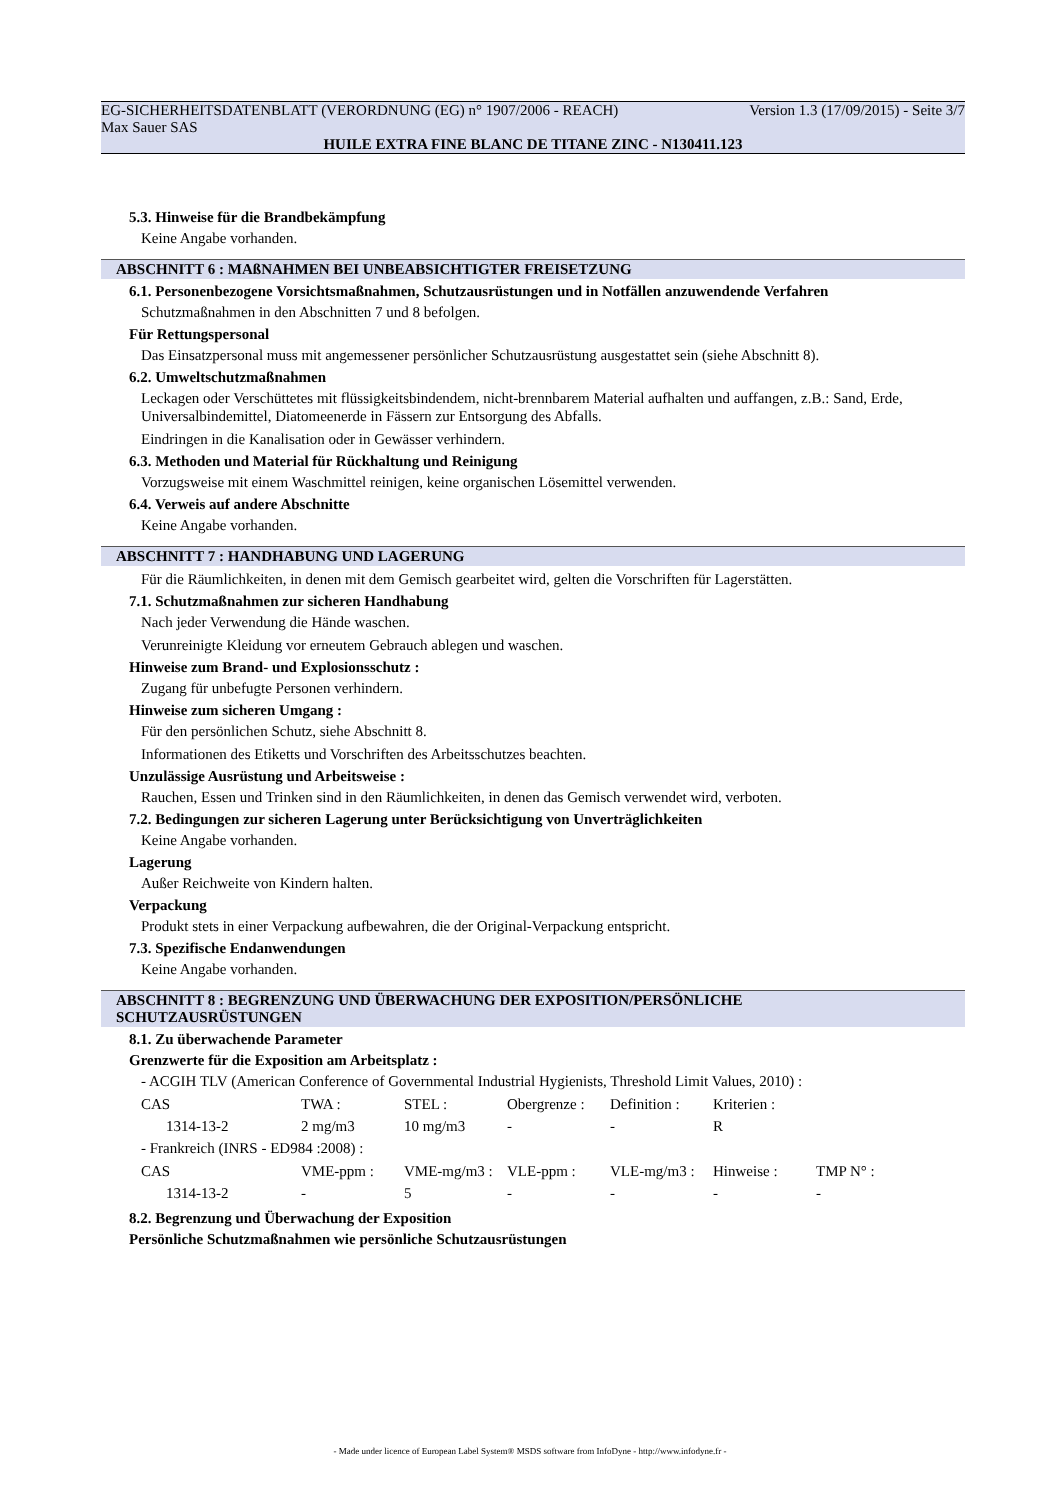EG-SICHERHEITSDATENBLATT (VERORDNUNG (EG) n° 1907/2006 - REACH) Version 1.3 (17/09/2015) - Seite 3/7
Max Sauer SAS
HUILE EXTRA FINE BLANC DE TITANE ZINC - N130411.123
5.3. Hinweise für die Brandbekämpfung
Keine Angabe vorhanden.
ABSCHNITT 6 : MAßNAHMEN BEI UNBEABSICHTIGTER FREISETZUNG
6.1. Personenbezogene Vorsichtsmaßnahmen, Schutzausrüstungen und in Notfällen anzuwendende Verfahren
Schutzmaßnahmen in den Abschnitten 7 und 8 befolgen.
Für Rettungspersonal
Das Einsatzpersonal muss mit angemessener persönlicher Schutzausrüstung ausgestattet sein (siehe Abschnitt 8).
6.2. Umweltschutzmaßnahmen
Leckagen oder Verschüttetes mit flüssigkeitsbindendem, nicht-brennbarem Material aufhalten und auffangen, z.B.: Sand, Erde, Universalbindemittel, Diatomeenerde in Fässern zur Entsorgung des Abfalls.
Eindringen in die Kanalisation oder in Gewässer verhindern.
6.3. Methoden und Material für Rückhaltung und Reinigung
Vorzugsweise mit einem Waschmittel reinigen, keine organischen Lösemittel verwenden.
6.4. Verweis auf andere Abschnitte
Keine Angabe vorhanden.
ABSCHNITT 7 : HANDHABUNG UND LAGERUNG
Für die Räumlichkeiten, in denen mit dem Gemisch gearbeitet wird, gelten die Vorschriften für Lagerstätten.
7.1. Schutzmaßnahmen zur sicheren Handhabung
Nach jeder Verwendung die Hände waschen.
Verunreinigte Kleidung vor erneutem Gebrauch ablegen und waschen.
Hinweise zum Brand- und Explosionsschutz :
Zugang für unbefugte Personen verhindern.
Hinweise zum sicheren Umgang :
Für den persönlichen Schutz, siehe Abschnitt 8.
Informationen des Etiketts und Vorschriften des Arbeitsschutzes beachten.
Unzulässige Ausrüstung und Arbeitsweise :
Rauchen, Essen und Trinken sind in den Räumlichkeiten, in denen das Gemisch verwendet wird, verboten.
7.2. Bedingungen zur sicheren Lagerung unter Berücksichtigung von Unverträglichkeiten
Keine Angabe vorhanden.
Lagerung
Außer Reichweite von Kindern halten.
Verpackung
Produkt stets in einer Verpackung aufbewahren, die der Original-Verpackung entspricht.
7.3. Spezifische Endanwendungen
Keine Angabe vorhanden.
ABSCHNITT 8 : BEGRENZUNG UND ÜBERWACHUNG DER EXPOSITION/PERSÖNLICHE
SCHUTZAUSRÜSTUNGEN
8.1. Zu überwachende Parameter
Grenzwerte für die Exposition am Arbeitsplatz :
- ACGIH TLV (American Conference of Governmental Industrial Hygienists, Threshold Limit Values, 2010) :
| CAS | TWA : | STEL : | Obergrenze : | Definition : | Kriterien : |
| 1314-13-2 | 2 mg/m3 | 10 mg/m3 | - | - | R |
- Frankreich (INRS - ED984 :2008) :
| CAS | VME-ppm : | VME-mg/m3 : | VLE-ppm : | VLE-mg/m3 : | Hinweise : | TMP N° : |
| 1314-13-2 | - | 5 | - | - | - | - |
8.2. Begrenzung und Überwachung der Exposition
Persönliche Schutzmaßnahmen wie persönliche Schutzausrüstungen
- Made under licence of European Label System® MSDS software from InfoDyne - http://www.infodyne.fr -